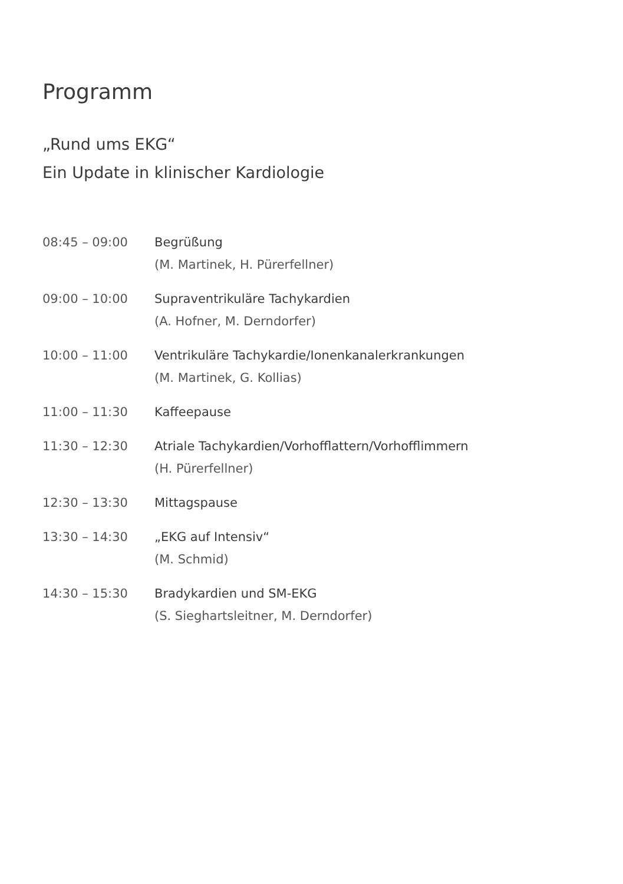Programm
„Rund ums EKG“
Ein Update in klinischer Kardiologie
| 08:45 – 09:00 | Begrüßung (M. Martinek, H. Pürerfellner) |
| 09:00 – 10:00 | Supraventrikuläre Tachykardien (A. Hofner, M. Derndorfer) |
| 10:00 – 11:00 | Ventrikuläre Tachykardie/Ionenkanalerkrankungen (M. Martinek, G. Kollias) |
| 11:00 – 11:30 | Kaffeepause |
| 11:30 – 12:30 | Atriale Tachykardien/Vorhofflattern/Vorhofflimmern (H. Pürerfellner) |
| 12:30 – 13:30 | Mittagspause |
| 13:30 – 14:30 | „EKG auf Intensiv“ (M. Schmid) |
| 14:30 – 15:30 | Bradykardien und SM-EKG (S. Sieghartsleitner, M. Derndorfer) |